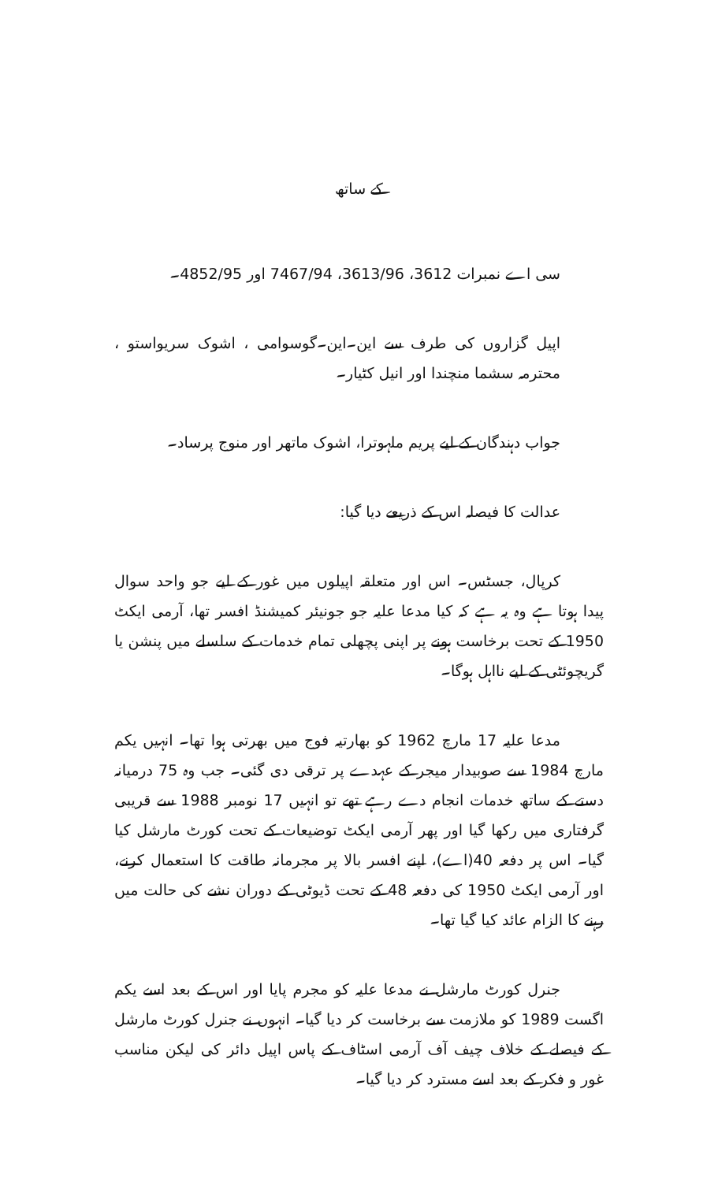کے ساتھ
سی اے نمبرات 3612، 3613/96، 7467/94 اور 4852/95۔
اپیل گزاروں کی طرف سے این۔این۔گوسوامی ، اشوک سریواستو ، محترمہ سشما منچندا اور انیل کٹیار۔
جواب دہندگان کے لیے پریم ملہوترا، اشوک ماتھر اور منوج پرساد۔
عدالت کا فیصلہ اس کے ذریعے دیا گیا:
کرپال، جسٹس۔ اس اور متعلقہ اپیلوں میں غور کے لیے جو واحد سوال پیدا ہوتا ہے وہ یہ ہے کہ کیا مدعا علیہ جو جونیئر کمیشنڈ افسر تھا، آرمی ایکٹ 1950 کے تحت برخاست ہونے پر اپنی پچھلی تمام خدمات کے سلسلے میں پنشن یا گریچوئٹی کے لیے نااہل ہوگا۔
مدعا علیہ 17 مارچ 1962 کو بھارتیہ فوج میں بھرتی ہوا تھا۔ انہیں یکم مارچ 1984 سے صوبیدار میجر کے عہدے پر ترقی دی گئی۔ جب وہ 75 درمیانہ دستے کے ساتھ خدمات انجام دے رہے تھے تو انہیں 17 نومبر 1988 سے قریبی گرفتاری میں رکھا گیا اور پھر آرمی ایکٹ توضیعات کے تحت کورٹ مارشل کیا گیا۔ اس پر دفعہ 40(اے)، اپنے افسر بالا پر مجرمانہ طاقت کا استعمال کرنے، اور آرمی ایکٹ 1950 کی دفعہ 48 کے تحت ڈیوٹی کے دوران نشے کی حالت میں رہنے کا الزام عائد کیا گیا تھا۔
جنرل کورٹ مارشل نے مدعا علیہ کو مجرم پایا اور اس کے بعد اسے یکم اگست 1989 کو ملازمت سے برخاست کر دیا گیا۔ انہوں نے جنرل کورٹ مارشل کے فیصلے کے خلاف چیف آف آرمی اسٹاف کے پاس اپیل دائر کی لیکن مناسب غور و فکر کے بعد اسے مسترد کر دیا گیا۔